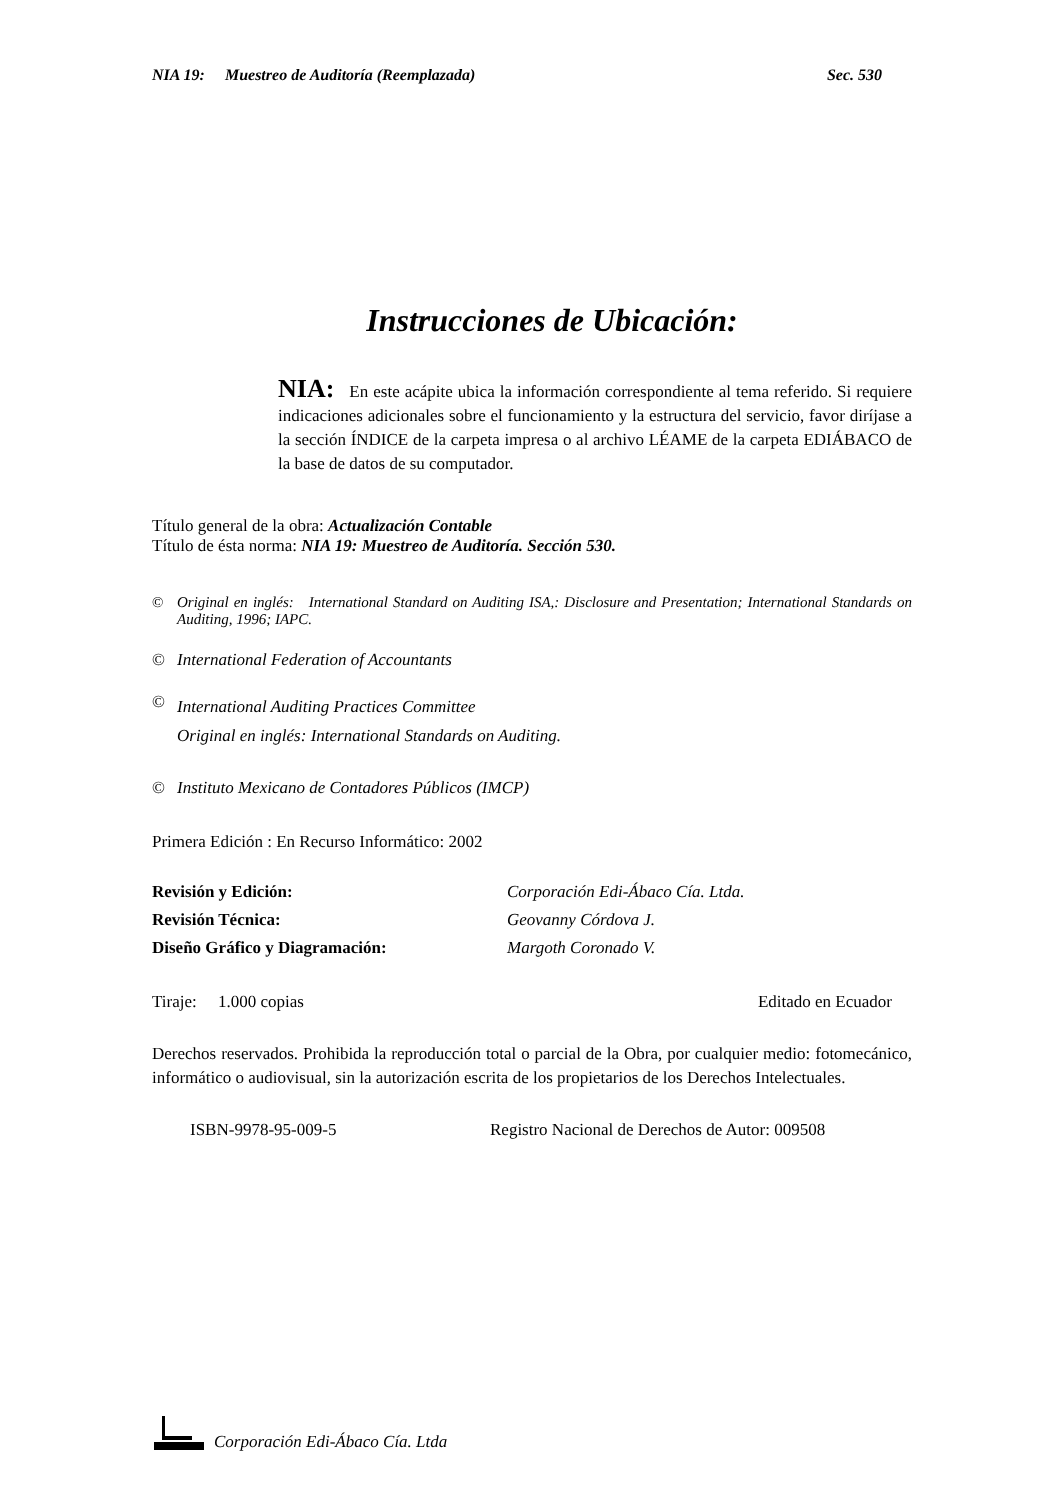NIA 19: Muestreo de Auditoría (Reemplazada) Sec. 530
Instrucciones de Ubicación:
NIA: En este acápite ubica la información correspondiente al tema referido. Si requiere indicaciones adicionales sobre el funcionamiento y la estructura del servicio, favor diríjase a la sección ÍNDICE de la carpeta impresa o al archivo LÉAME de la carpeta EDIÁBACO de la base de datos de su computador.
Título general de la obra: Actualización Contable
Título de ésta norma: NIA 19: Muestreo de Auditoría. Sección 530.
© Original en inglés: International Standard on Auditing ISA,: Disclosure and Presentation; International Standards on Auditing, 1996; IAPC.
© International Federation of Accountants
© International Auditing Practices Committee
Original en inglés: International Standards on Auditing.
© Instituto Mexicano de Contadores Públicos (IMCP)
Primera Edición : En Recurso Informático: 2002
Revisión y Edición: Corporación Edi-Ábaco Cía. Ltda. Revisión Técnica: Geovanny Córdova J. Diseño Gráfico y Diagramación: Margoth Coronado V.
Tiraje: 1.000 copias Editado en Ecuador
Derechos reservados. Prohibida la reproducción total o parcial de la Obra, por cualquier medio: fotomecánico, informático o audiovisual, sin la autorización escrita de los propietarios de los Derechos Intelectuales.
ISBN-9978-95-009-5 Registro Nacional de Derechos de Autor: 009508
Corporación Edi-Ábaco Cía. Ltda